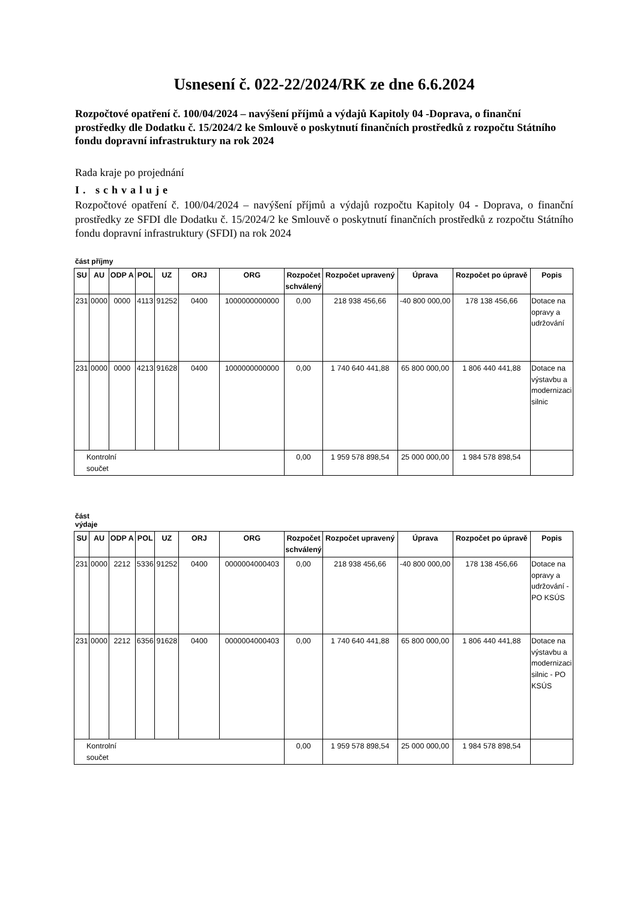Usnesení č. 022-22/2024/RK ze dne 6.6.2024
Rozpočtové opatření č. 100/04/2024 – navýšení příjmů a výdajů Kapitoly 04 -Doprava, o finanční prostředky dle Dodatku č. 15/2024/2 ke Smlouvě o poskytnutí finančních prostředků z rozpočtu Státního fondu dopravní infrastruktury na rok 2024
Rada kraje po projednání
I. schvaluje
Rozpočtové opatření č. 100/04/2024 – navýšení příjmů a výdajů rozpočtu Kapitoly 04 - Doprava, o finanční prostředky ze SFDI dle Dodatku č. 15/2024/2 ke Smlouvě o poskytnutí finančních prostředků z rozpočtu Státního fondu dopravní infrastruktury (SFDI) na rok 2024
část příjmy
| SU | AU | ODP A | POL | UZ | ORJ | ORG | Rozpočet schválený | Rozpočet upravený | Úprava | Rozpočet po úpravě | Popis |
| --- | --- | --- | --- | --- | --- | --- | --- | --- | --- | --- | --- |
| 231 | 0000 | 0000 | 4113 | 91252 | 0400 | 1000000000000 | 0,00 | 218 938 456,66 | -40 800 000,00 | 178 138 456,66 | Dotace na opravy a udržování |
| 231 | 0000 | 0000 | 4213 | 91628 | 0400 | 1000000000000 | 0,00 | 1 740 640 441,88 | 65 800 000,00 | 1 806 440 441,88 | Dotace na výstavbu a modernizaci silnic |
| Kontrolní součet | | | | | | | 0,00 | 1 959 578 898,54 | 25 000 000,00 | 1 984 578 898,54 | |
část
výdaje
| SU | AU | ODP A | POL | UZ | ORJ | ORG | Rozpočet schválený | Rozpočet upravený | Úprava | Rozpočet po úpravě | Popis |
| --- | --- | --- | --- | --- | --- | --- | --- | --- | --- | --- | --- |
| 231 | 0000 | 2212 | 5336 | 91252 | 0400 | 0000004000403 | 0,00 | 218 938 456,66 | -40 800 000,00 | 178 138 456,66 | Dotace na opravy a udržování - PO KSÚS |
| 231 | 0000 | 2212 | 6356 | 91628 | 0400 | 0000004000403 | 0,00 | 1 740 640 441,88 | 65 800 000,00 | 1 806 440 441,88 | Dotace na výstavbu a modernizaci silnic - PO KSÚS |
| Kontrolní součet | | | | | | | 0,00 | 1 959 578 898,54 | 25 000 000,00 | 1 984 578 898,54 | |